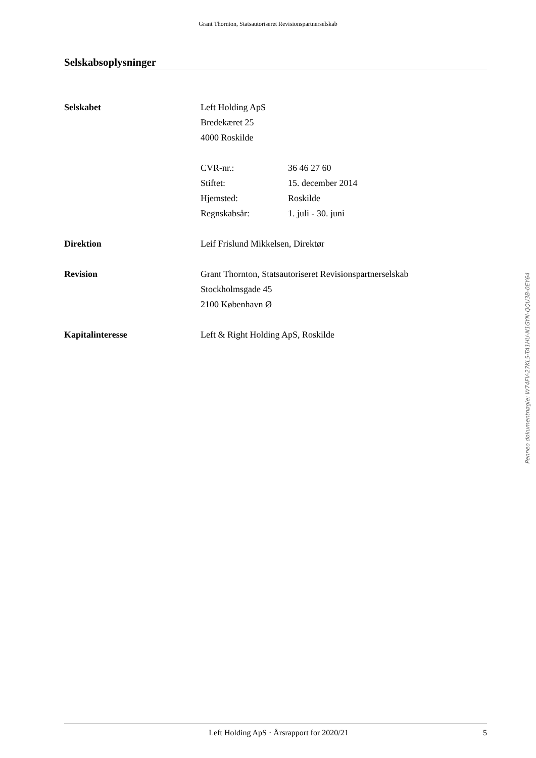Grant Thornton, Statsautoriseret Revisionspartnerselskab
Selskabsoplysninger
Selskabet Left Holding ApS
Bredekæret 25
4000 Roskilde
CVR-nr.: 36 46 27 60
Stiftet: 15. december 2014
Hjemsted: Roskilde
Regnskabsår: 1. juli - 30. juni
Direktion Leif Frislund Mikkelsen, Direktør
Revision Grant Thornton, Statsautoriseret Revisionspartnerselskab
Stockholmsgade 45
2100 København Ø
Kapitalinteresse Left & Right Holding ApS, Roskilde
Penneo dokumentnøgle: W74FV-27KL5-TA1HU-N1GYN-QQU3B-0EY64
Left Holding ApS · Årsrapport for 2020/21 5